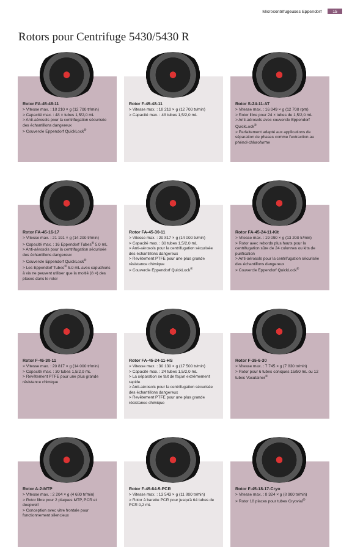Microcentrifugeuses Eppendorf 15
Rotors pour Centrifuge 5430/5430 R
Rotor FA-45-48-11
> Vitesse max. : 18 210 × g (12 700 tr/min)
> Capacité max. : 48 × tubes 1,5/2,0 mL
> Anti-aérosols pour la centrifugation sécurisée des échantillons dangereux
> Couvercle Eppendorf QuickLock<sup>®</sup>
Rotor F-45-48-11
> Vitesse max. : 18 210 × g (12 700 tr/min)
> Capacité max. : 48 tubes 1,5/2,0 mL
Rotor S-24-11-AT
> Vitesse max. : 16 049 × g (12 700 rpm)
> Rotor libre pour 24 × tubes de 1,5/2,0 mL
> Anti-aérosols avec couvercle Eppendorf QuickLock<sup>®</sup>
> Parfaitement adapté aux applications de séparation de phases comme l'extraction au phénol-chloroforme
Rotor FA-45-16-17
> Vitesse max. : 21 191 × g (14 200 tr/min)
> Capacité max. : 16 Eppendorf Tubes<sup>®</sup> 5.0 mL
> Anti-aérosols pour la centrifugation sécurisée des échantillons dangereux
> Couvercle Eppendorf QuickLock<sup>®</sup>
> Les Eppendorf Tubes<sup>®</sup> 5.0 mL avec capuchons à vis ne peuvent utiliser que la moitié (8 ×) des places dans le rotor
Rotor FA-45-30-11
> Vitesse max. : 20 817 × g (14 000 tr/min)
> Capacité max. : 30 tubes 1,5/2,0 mL
> Anti-aérosols pour la centrifugation sécurisée des échantillons dangereux
> Revêtement PTFE pour une plus grande résistance chimique
> Couvercle Eppendorf QuickLock<sup>®</sup>
Rotor FA-45-24-11-Kit
> Vitesse max. : 19 090 × g (13 200 tr/min)
> Rotor avec rebords plus hauts pour la centrifugation sûre de 24 colonnes ou kits de purification
> Anti-aérosols pour la centrifugation sécurisée des échantillons dangereux
> Couvercle Eppendorf QuickLock<sup>®</sup>
Rotor F-45-30-11
> Vitesse max. : 20 817 × g (14 000 tr/min)
> Capacité max. : 30 tubes 1,5/2,0 mL
> Revêtement PTFE pour une plus grande résistance chimique
Rotor FA-45-24-11-HS
> Vitesse max. : 30 130 × g (17 500 tr/min)
> Capacité max. : 24 tubes 1,5/2,0 mL
> La séparation se fait de façon extrêmement rapide
> Anti-aérosols pour la centrifugation sécurisée des échantillons dangereux
> Revêtement PTFE pour une plus grande résistance chimique
Rotor F-35-6-30
> Vitesse max. : 7 745 × g (7 830 tr/min)
> Rotor pour 6 tubes coniques 15/50 mL ou 12 tubes Vacutainer<sup>®</sup>
Rotor A-2-MTP
> Vitesse max. : 2 204 × g (4 680 tr/min)
> Rotor libre pour 2 plaques MTP, PCR et deepwell
> Conception avec vitre frontale pour fonctionnement silencieux
Rotor F-45-64-5-PCR
> Vitesse max. : 13 543 × g (11 800 tr/min)
> Rotor à barette PCR pour jusqu'à 64 tubes de PCR 0,2 mL
Rotor F-45-18-17-Cryo
> Vitesse max. : 8 324 × g (8 900 tr/min)
> Rotor 18 places pour tubes Cryovial<sup>®</sup>